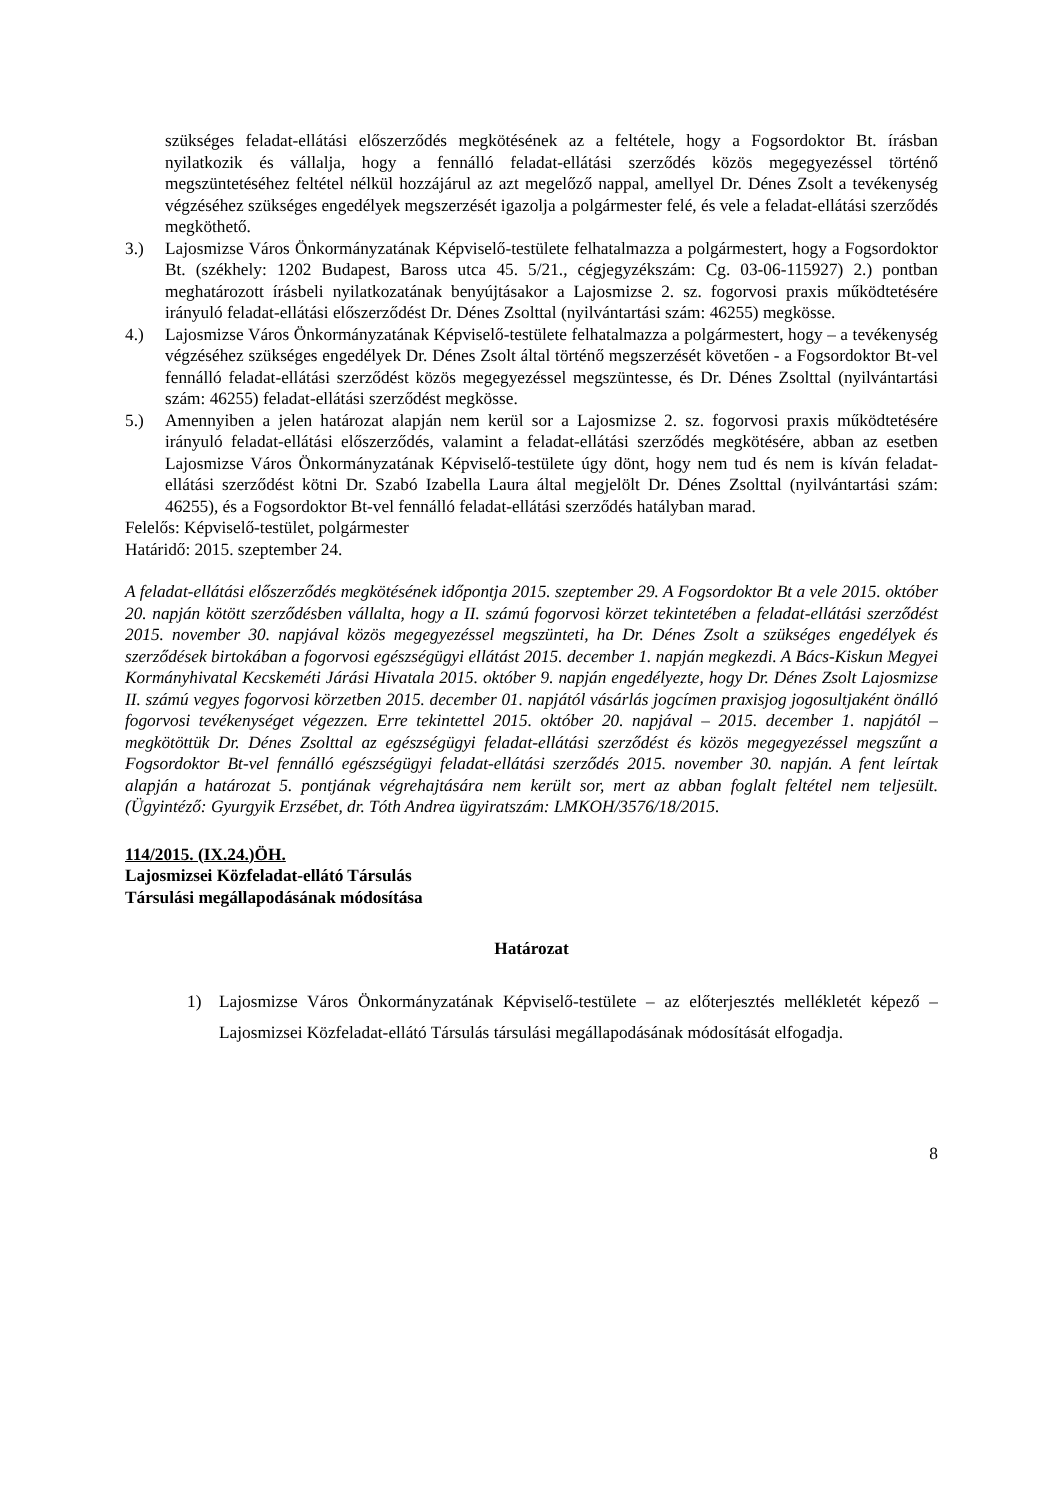szükséges feladat-ellátási előszerződés megkötésének az a feltétele, hogy a Fogsordoktor Bt. írásban nyilatkozik és vállalja, hogy a fennálló feladat-ellátási szerződés közös megegyezéssel történő megszüntetéséhez feltétel nélkül hozzájárul az azt megelőző nappal, amellyel Dr. Dénes Zsolt a tevékenység végzéséhez szükséges engedélyek megszerzését igazolja a polgármester felé, és vele a feladat-ellátási szerződés megköthető.
3.) Lajosmizse Város Önkormányzatának Képviselő-testülete felhatalmazza a polgármestert, hogy a Fogsordoktor Bt. (székhely: 1202 Budapest, Baross utca 45. 5/21., cégjegyzékszám: Cg. 03-06-115927) 2.) pontban meghatározott írásbeli nyilatkozatának benyújtásakor a Lajosmizse 2. sz. fogorvosi praxis működtetésére irányuló feladat-ellátási előszerződést Dr. Dénes Zsolttal (nyilvántartási szám: 46255) megkösse.
4.) Lajosmizse Város Önkormányzatának Képviselő-testülete felhatalmazza a polgármestert, hogy – a tevékenység végzéséhez szükséges engedélyek Dr. Dénes Zsolt által történő megszerzését követően - a Fogsordoktor Bt-vel fennálló feladat-ellátási szerződést közös megegyezéssel megszüntesse, és Dr. Dénes Zsolttal (nyilvántartási szám: 46255) feladat-ellátási szerződést megkösse.
5.) Amennyiben a jelen határozat alapján nem kerül sor a Lajosmizse 2. sz. fogorvosi praxis működtetésére irányuló feladat-ellátási előszerződés, valamint a feladat-ellátási szerződés megkötésére, abban az esetben Lajosmizse Város Önkormányzatának Képviselő-testülete úgy dönt, hogy nem tud és nem is kíván feladat-ellátási szerződést kötni Dr. Szabó Izabella Laura által megjelölt Dr. Dénes Zsolttal (nyilvántartási szám: 46255), és a Fogsordoktor Bt-vel fennálló feladat-ellátási szerződés hatályban marad.
Felelős: Képviselő-testület, polgármester
Határidő: 2015. szeptember 24.
A feladat-ellátási előszerződés megkötésének időpontja 2015. szeptember 29. A Fogsordoktor Bt a vele 2015. október 20. napján kötött szerződésben vállalta, hogy a II. számú fogorvosi körzet tekintetében a feladat-ellátási szerződést 2015. november 30. napjával közös megegyezéssel megszünteti, ha Dr. Dénes Zsolt a szükséges engedélyek és szerződések birtokában a fogorvosi egészségügyi ellátást 2015. december 1. napján megkezdi. A Bács-Kiskun Megyei Kormányhivatal Kecskeméti Járási Hivatala 2015. október 9. napján engedélyezte, hogy Dr. Dénes Zsolt Lajosmizse II. számú vegyes fogorvosi körzetben 2015. december 01. napjától vásárlás jogcímen praxisjog jogosultjaként önálló fogorvosi tevékenységet végezzen. Erre tekintettel 2015. október 20. napjával – 2015. december 1. napjától – megkötöttük Dr. Dénes Zsolttal az egészségügyi feladat-ellátási szerződést és közös megegyezéssel megszűnt a Fogsordoktor Bt-vel fennálló egészségügyi feladat-ellátási szerződés 2015. november 30. napján. A fent leírtak alapján a határozat 5. pontjának végrehajtására nem került sor, mert az abban foglalt feltétel nem teljesült. (Ügyintéző: Gyurgyik Erzsébet, dr. Tóth Andrea ügyiratszám: LMKOH/3576/18/2015.
114/2015. (IX.24.)ÖH.
Lajosmizsei Közfeladat-ellátó Társulás
Társulási megállapodásának módosítása
Határozat
1) Lajosmizse Város Önkormányzatának Képviselő-testülete – az előterjesztés mellékletét képező – Lajosmizsei Közfeladat-ellátó Társulás társulási megállapodásának módosítását elfogadja.
8